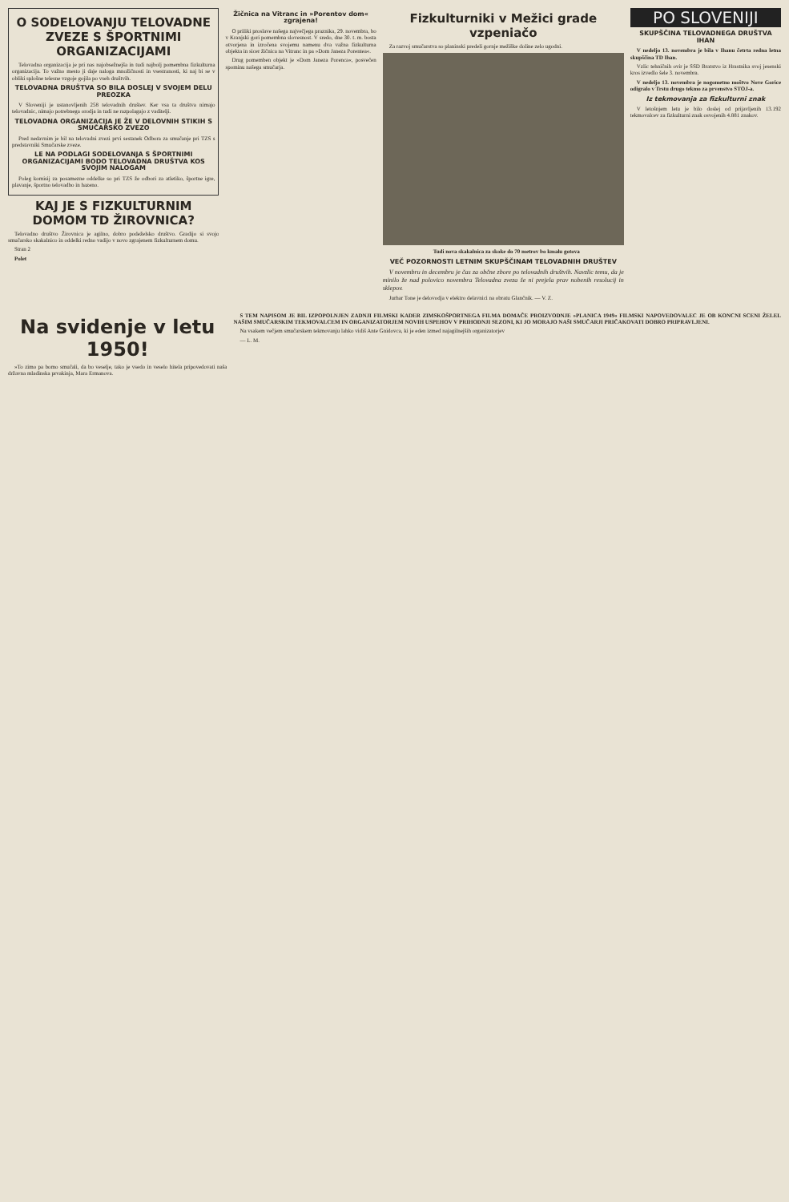O SODELOVANJU TELOVADNE ZVEZE S ŠPORTNIMI ORGANIZACIJAMI
Telovadna organizacija je pri nas najobsežnejša in tudi najbolj pomembna fizkulturna organizacija. To važno mesto ji daje naloga množičnosti in vsestranosti, ki naj bi se v obliki splošne telesne vzgoje gojila po vseh društvih.
TELOVADNA DRUŠTVA SO BILA DOSLEJ V SVOJEM DELU PREOZKA
V Sloveniji je ustanovljenih 258 telovadnih društev. Ker vsa ta društva nimajo telovadnic, nimajo potrebnega orodja in tudi ne razpolagajo z vaditelji.
TELOVADNA ORGANIZACIJA JE ŽE V DELOVNIH STIKIH S SMUČARSKO ZVEZO
Pred nedavnim je bil na telovadni zvezi prvi sestanek Odbora za smučanje pri TZS s predstavniki Smučarske zveze.
LE NA PODLAGI SODELOVANJA S ŠPORTNIMI ORGANIZACIJAMI BODO TELOVADNA DRUŠTVA KOS SVOJIM NALOGAM
Poleg komisij za posamezne oddelke so pri TZS že odbori za atletiko, športne igre, plavanje, športno telovadbo in hazeno.
KAJ JE S FIZKULTURNIM DOMOM TD ŽIROVNICA?
Telovadno društvo Žirovnica je agilno, dobro podeželsko društvo. Gradijo si svojo smučarsko skakalnico in oddelki redno vadijo v novo zgrajenem fizkulturnem domu.
Stran 2
Polet
Žičnica na Vitranc in »Porentov dom« zgrajena!
O priliki proslave našega največjega praznika, 29. novembra, bo v Kranjski gori pomembna slovesnost. V sredo, dne 30. t. m. bosta otvorjena in izročena svojemu namenu dva važna fizkulturna objekta in sicer žičnica na Vitranc in pa »Dom Janeza Porentea«.
Drug pomemben objekt je »Dom Janeza Porenca«, posvečen spominu našega smučarja.
Fizkulturniki v Mežici grade vzpeniačo
Za razvoj smučarstva so planinski predeli gornje mežiške doline zelo ugodni.
Tudi nova skakalnica za skoke do 70 metrov bo kmalu gotova
VEČ POZORNOSTI LETNIM SKUPŠČINAM TELOVADNIH DRUŠTEV
V novembru in decembru je čas za občne zbore po telovadnih društvih. Navzlic temu, da je minilo že nad polovico novembra Telovadna zveza še ni prejela prav nobenih resolucij in sklepov.
Jurhar Tone je delovodja v elektro delavnici na obratu Glančnik. — V. Z.
PO SLOVENIJI
SKUPŠČINA TELOVADNEGA DRUŠTVA IHAN
V nedeljo 13. novembra je bila v Ihanu četrta redna letna skupščina TD Ihan.
Vzlic tehničnih ovir je SSD Bratstvo iz Hrastnika svoj jesenski kros izvedlo šele 3. novembra.
V nedeljo 13. novembra je nogometno moštvo Nove Gorice odigralo v Trstu drugo tekmo za prvenstvo STOJ-a.
Iz tekmovanja za fizkulturni znak
V letošnjem letu je bilo doslej od prijavljenih 13.192 tekmovalcev za fizkulturni znak osvojenih 4.881 znakov.
Na svidenje v letu 1950!
»To zimo pa bomo smučali, da bo veselje, tako je vsedo in veselo hitela pripovedovati naša državna mladinska prvakinja, Mara Ermanova.
S TEM NAPISOM JE BIL IZPOPOLNJEN ZADNJI FILMSKI KADER ZIMSKOŠPORTNEGA FILMA DOMAČE PROIZVODNJE »PLANICA 1949« FILMSKI NAPOVEDOVALEC JE OB KONCNI SCENI ŽELEL NAŠIM SMUČARSKIM TEKMOVALCEM IN ORGANIZATORJEM NOVIH USPEHOV V PRIHODNJI SEZONI, KI JO MORAJO NAŠI SMUČARJI PRIČAKOVATI DOBRO PRIPRAVLJENI.
Na vsakem večjem smučarskem tekmovanju lahko vidiš Ante Gnidovca, ki je eden izmed najagilnejših organizatorjev
— L. M.